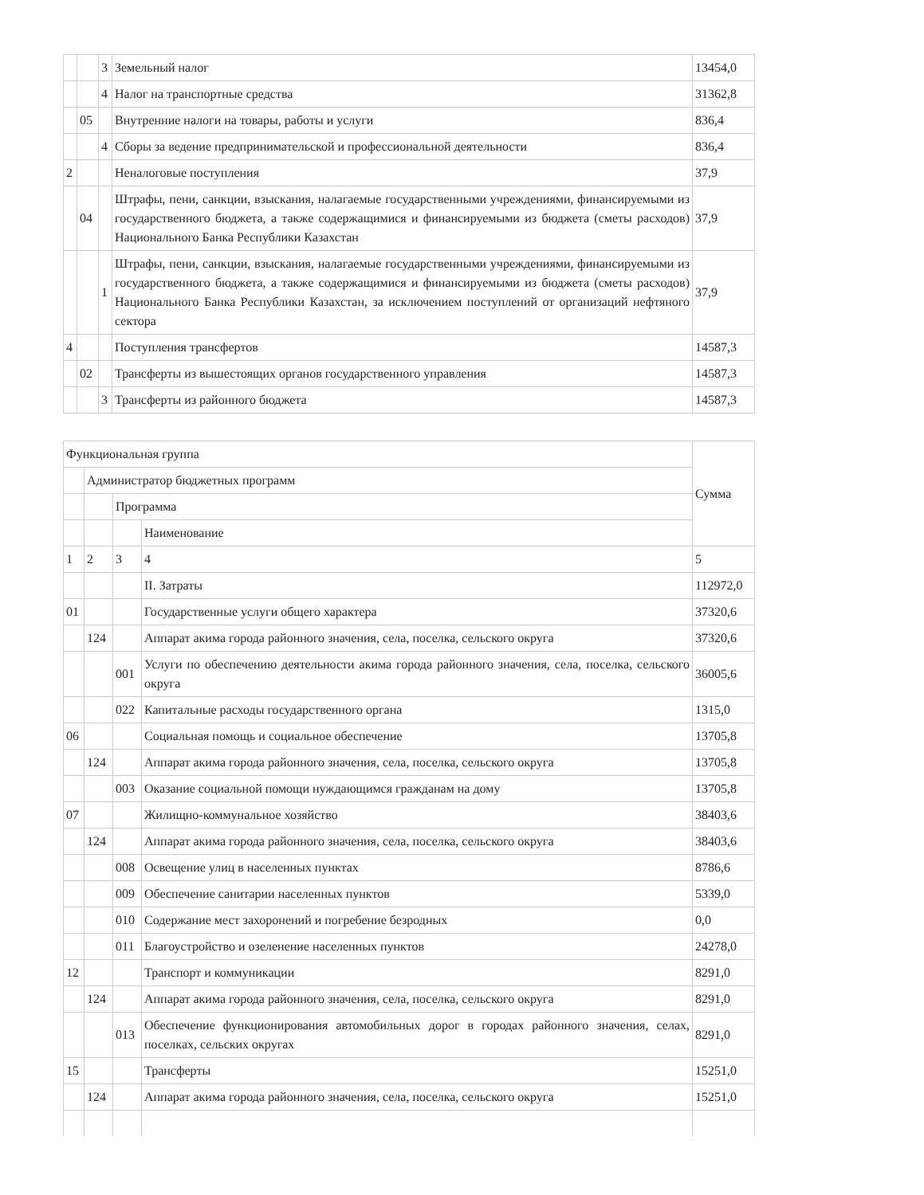| | | 3 | Земельный налог | 13454,0 |
| | | 4 | Налог на транспортные средства | 31362,8 |
| | 05 | | Внутренние налоги на товары, работы и услуги | 836,4 |
| | | 4 | Сборы за ведение предпринимательской и профессиональной деятельности | 836,4 |
| 2 | | | Неналоговые поступления | 37,9 |
| | 04 | | Штрафы, пени, санкции, взыскания, налагаемые государственными учреждениями, финансируемыми из государственного бюджета, а также содержащимися и финансируемыми из бюджета (сметы расходов) Национального Банка Республики Казахстан | 37,9 |
| | | 1 | Штрафы, пени, санкции, взыскания, налагаемые государственными учреждениями, финансируемыми из государственного бюджета, а также содержащимися и финансируемыми из бюджета (сметы расходов) Национального Банка Республики Казахстан, за исключением поступлений от организаций нефтяного сектора | 37,9 |
| 4 | | | Поступления трансфертов | 14587,3 |
| | 02 | | Трансферты из вышестоящих органов государственного управления | 14587,3 |
| | | 3 | Трансферты из районного бюджета | 14587,3 |
| Функциональная группа | | | | Сумма |
| | Администратор бюджетных программ | | | |
| | | Программа | | |
| | | | Наименование | |
| 1 | 2 | 3 | 4 | 5 |
| | | | II. Затраты | 112972,0 |
| 01 | | | Государственные услуги общего характера | 37320,6 |
| | 124 | | Аппарат акима города районного значения, села, поселка, сельского округа | 37320,6 |
| | | 001 | Услуги по обеспечению деятельности акима города районного значения, села, поселка, сельского округа | 36005,6 |
| | | 022 | Капитальные расходы государственного органа | 1315,0 |
| 06 | | | Социальная помощь и социальное обеспечение | 13705,8 |
| | 124 | | Аппарат акима города районного значения, села, поселка, сельского округа | 13705,8 |
| | | 003 | Оказание социальной помощи нуждающимся гражданам на дому | 13705,8 |
| 07 | | | Жилищно-коммунальное хозяйство | 38403,6 |
| | 124 | | Аппарат акима города районного значения, села, поселка, сельского округа | 38403,6 |
| | | 008 | Освещение улиц в населенных пунктах | 8786,6 |
| | | 009 | Обеспечение санитарии населенных пунктов | 5339,0 |
| | | 010 | Содержание мест захоронений и погребение безродных | 0,0 |
| | | 011 | Благоустройство и озеленение населенных пунктов | 24278,0 |
| 12 | | | Транспорт и коммуникации | 8291,0 |
| | 124 | | Аппарат акима города районного значения, села, поселка, сельского округа | 8291,0 |
| | | 013 | Обеспечение функционирования автомобильных дорог в городах районного значения, селах, поселках, сельских округах | 8291,0 |
| 15 | | | Трансферты | 15251,0 |
| | 124 | | Аппарат акима города районного значения, села, поселка, сельского округа | 15251,0 |